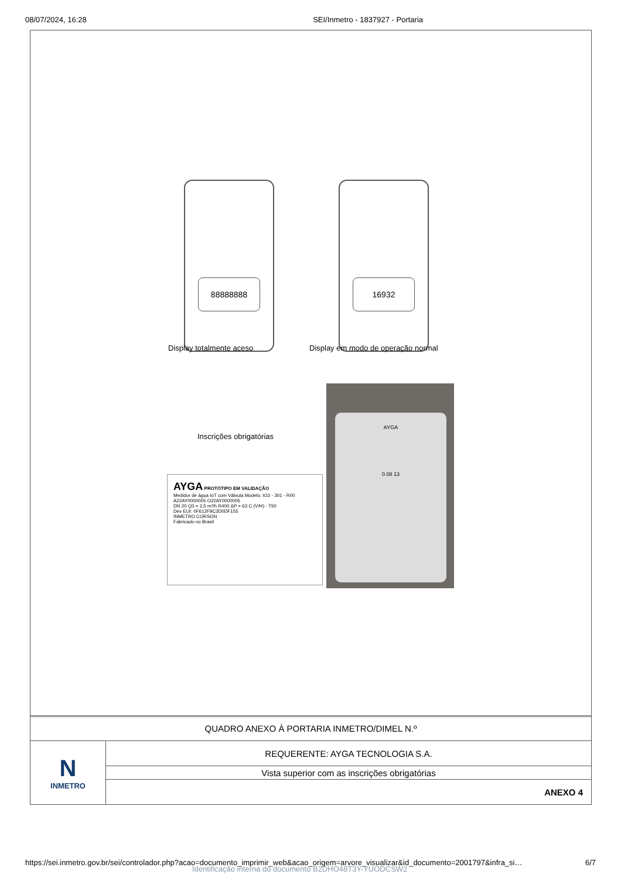08/07/2024, 16:28 SEI/Inmetro - 1837927 - Portaria
88888888 16932
Display totalmente aceso
Display em modo de operação normal
Inscrições obrigatórias
AYGA PROTÓTIPO EM VALIDAÇÃO
Medidor de água IoT com Válvula Modelo: IO2 - 301 - R00
A22AY0000005 O22AY0000005
DN 20 Q3 = 2,5 m³/h R400 ΔP = 63 C (V/H) - T50
Dev EUI: 0F612F9C3D0DF155
INMETRO CORSON
Fabricado no Brasil
AYGA
0.08 13
| QUADRO ANEXO À PORTARIA INMETRO/DIMEL N.º | |
| N INMETRO | REQUERENTE: AYGA TECNOLOGIA S.A. |
| | Vista superior com as inscrições obrigatórias |
| | ANEXO 4 |
https://sei.inmetro.gov.br/sei/controlador.php?acao=documento_imprimir_web&acao_origem=arvore_visualizar&id_documento=2001797&infra_si… 6/7
Identificação interna do documento B2DHO48T3Y-YUODCSW2